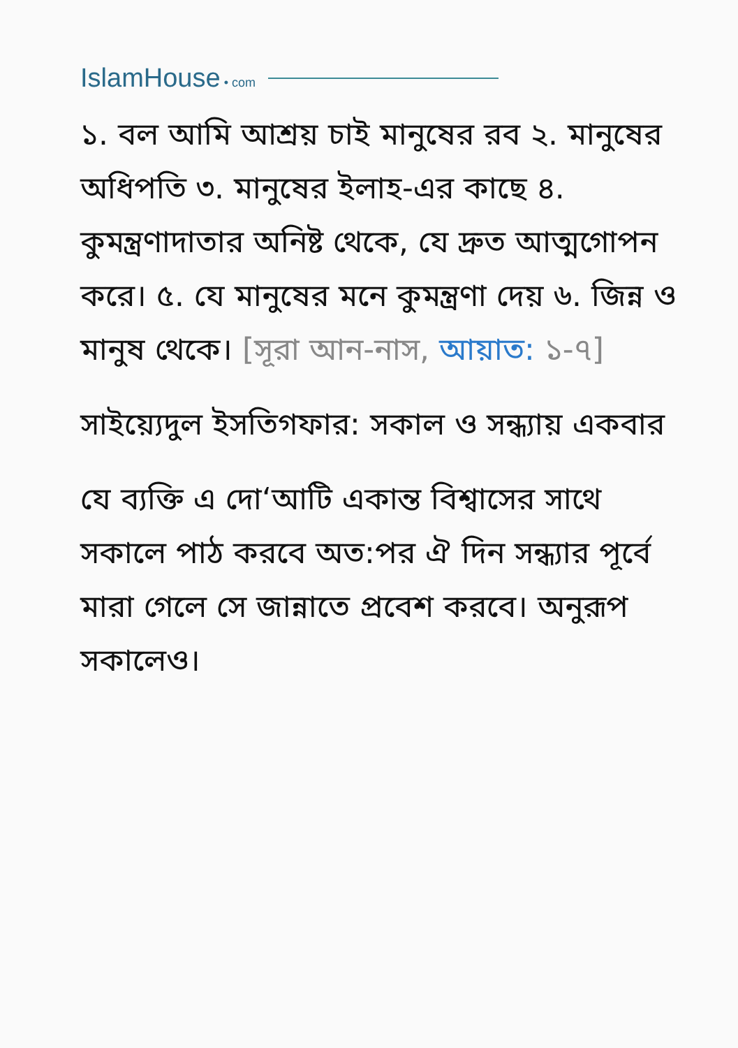IslamHouse • com
১. বল আমি আশ্রয় চাই মানুষের রব ২. মানুষের অধিপতি ৩. মানুষের ইলাহ-এর কাছে ৪. কুমন্ত্রণাদাতার অনিষ্ট থেকে, যে দ্রুত আত্মগোপন করে। ৫. যে মানুষের মনে কুমন্ত্রণা দেয় ৬. জিন্ন ও মানুষ থেকে। [সূরা আন-নাস, আয়াত: ১-৭]
সাইয়্যেদুল ইসতিগফার: সকাল ও সন্ধ্যায় একবার
যে ব্যক্তি এ দো‘আটি একান্ত বিশ্বাসের সাথে সকালে পাঠ করবে অত:পর ঐ দিন সন্ধ্যার পূর্বে মারা গেলে সে জান্নাতে প্রবেশ করবে। অনুরূপ সকালেও।